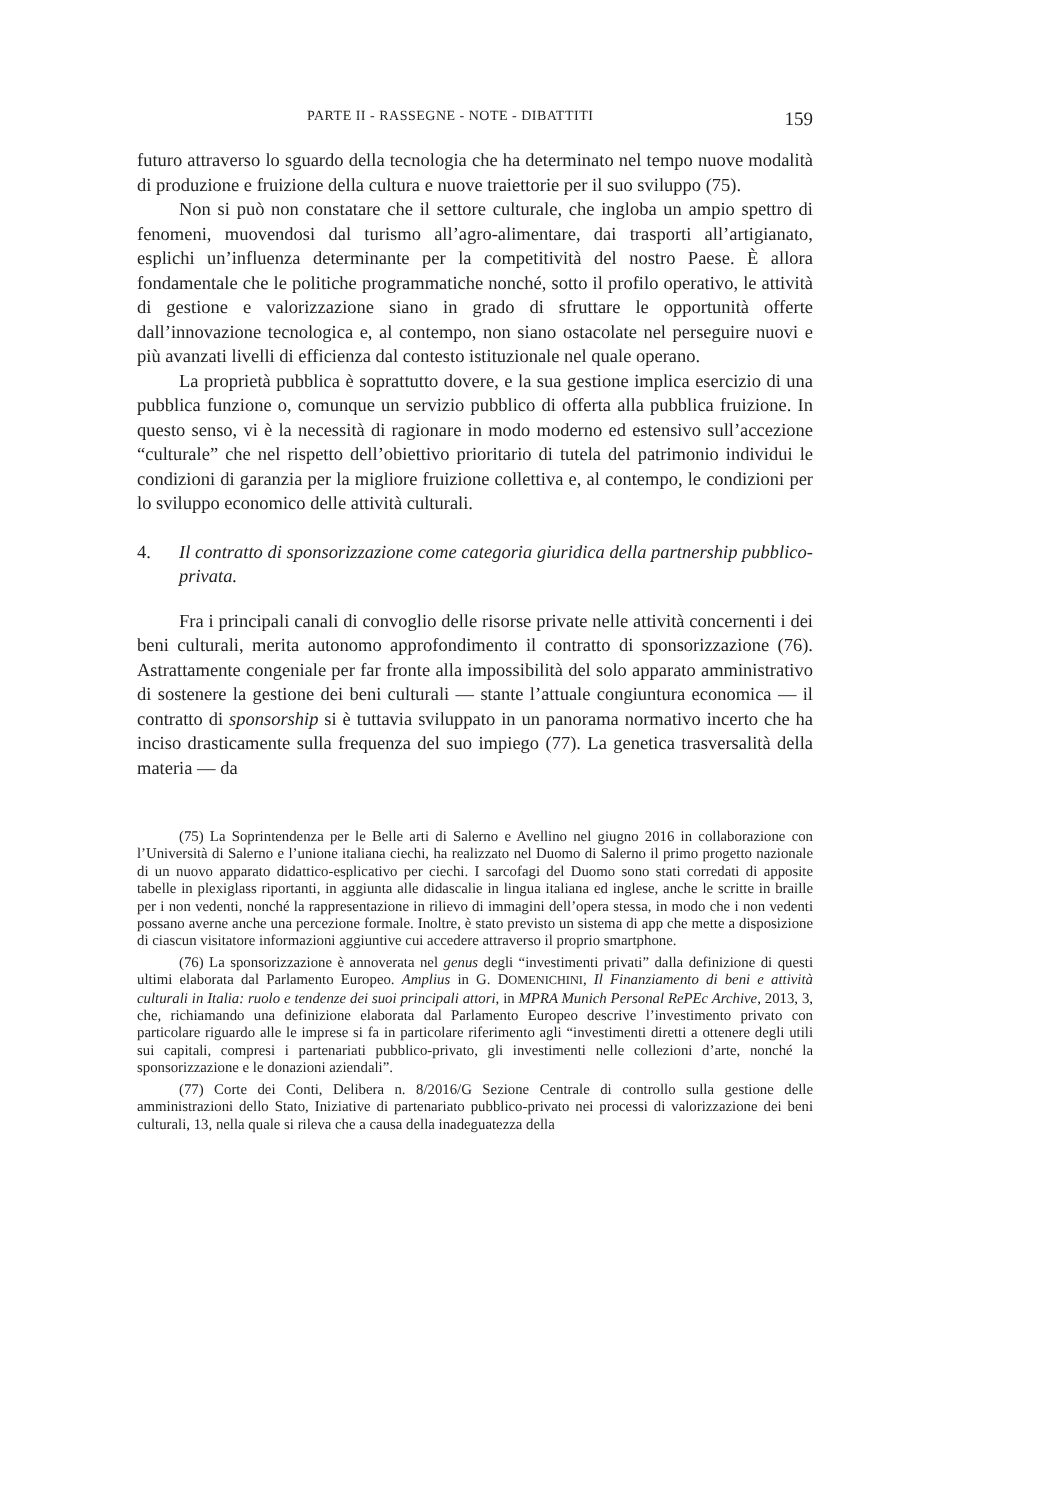PARTE II - RASSEGNE - NOTE - DIBATTITI 159
futuro attraverso lo sguardo della tecnologia che ha determinato nel tempo nuove modalità di produzione e fruizione della cultura e nuove traiettorie per il suo sviluppo (75).
Non si può non constatare che il settore culturale, che ingloba un ampio spettro di fenomeni, muovendosi dal turismo all’agro-alimentare, dai trasporti all’artigianato, esplichi un’influenza determinante per la competitività del nostro Paese. È allora fondamentale che le politiche programmatiche nonché, sotto il profilo operativo, le attività di gestione e valorizzazione siano in grado di sfruttare le opportunità offerte dall’innovazione tecnologica e, al contempo, non siano ostacolate nel perseguire nuovi e più avanzati livelli di efficienza dal contesto istituzionale nel quale operano.
La proprietà pubblica è soprattutto dovere, e la sua gestione implica esercizio di una pubblica funzione o, comunque un servizio pubblico di offerta alla pubblica fruizione. In questo senso, vi è la necessità di ragionare in modo moderno ed estensivo sull’accezione “culturale” che nel rispetto dell’obiettivo prioritario di tutela del patrimonio individui le condizioni di garanzia per la migliore fruizione collettiva e, al contempo, le condizioni per lo sviluppo economico delle attività culturali.
4. Il contratto di sponsorizzazione come categoria giuridica della partnership pubblico-privata.
Fra i principali canali di convoglio delle risorse private nelle attività concernenti i dei beni culturali, merita autonomo approfondimento il contratto di sponsorizzazione (76). Astrattamente congeniale per far fronte alla impossibilità del solo apparato amministrativo di sostenere la gestione dei beni culturali — stante l’attuale congiuntura economica — il contratto di sponsorship si è tuttavia sviluppato in un panorama normativo incerto che ha inciso drasticamente sulla frequenza del suo impiego (77). La genetica trasversalità della materia — da
(75) La Soprintendenza per le Belle arti di Salerno e Avellino nel giugno 2016 in collaborazione con l’Università di Salerno e l’unione italiana ciechi, ha realizzato nel Duomo di Salerno il primo progetto nazionale di un nuovo apparato didattico-esplicativo per ciechi. I sarcofagi del Duomo sono stati corredati di apposite tabelle in plexiglass riportanti, in aggiunta alle didascalie in lingua italiana ed inglese, anche le scritte in braille per i non vedenti, nonché la rappresentazione in rilievo di immagini dell’opera stessa, in modo che i non vedenti possano averne anche una percezione formale. Inoltre, è stato previsto un sistema di app che mette a disposizione di ciascun visitatore informazioni aggiuntive cui accedere attraverso il proprio smartphone.
(76) La sponsorizzazione è annoverata nel genus degli “investimenti privati” dalla definizione di questi ultimi elaborata dal Parlamento Europeo. Amplius in G. DOMENICHINI, Il Finanziamento di beni e attività culturali in Italia: ruolo e tendenze dei suoi principali attori, in MPRA Munich Personal RePEc Archive, 2013, 3, che, richiamando una definizione elaborata dal Parlamento Europeo descrive l’investimento privato con particolare riguardo alle le imprese si fa in particolare riferimento agli “investimenti diretti a ottenere degli utili sui capitali, compresi i partenariati pubblico-privato, gli investimenti nelle collezioni d’arte, nonché la sponsorizzazione e le donazioni aziendali”.
(77) Corte dei Conti, Delibera n. 8/2016/G Sezione Centrale di controllo sulla gestione delle amministrazioni dello Stato, Iniziative di partenariato pubblico-privato nei processi di valorizzazione dei beni culturali, 13, nella quale si rileva che a causa della inadeguatezza della